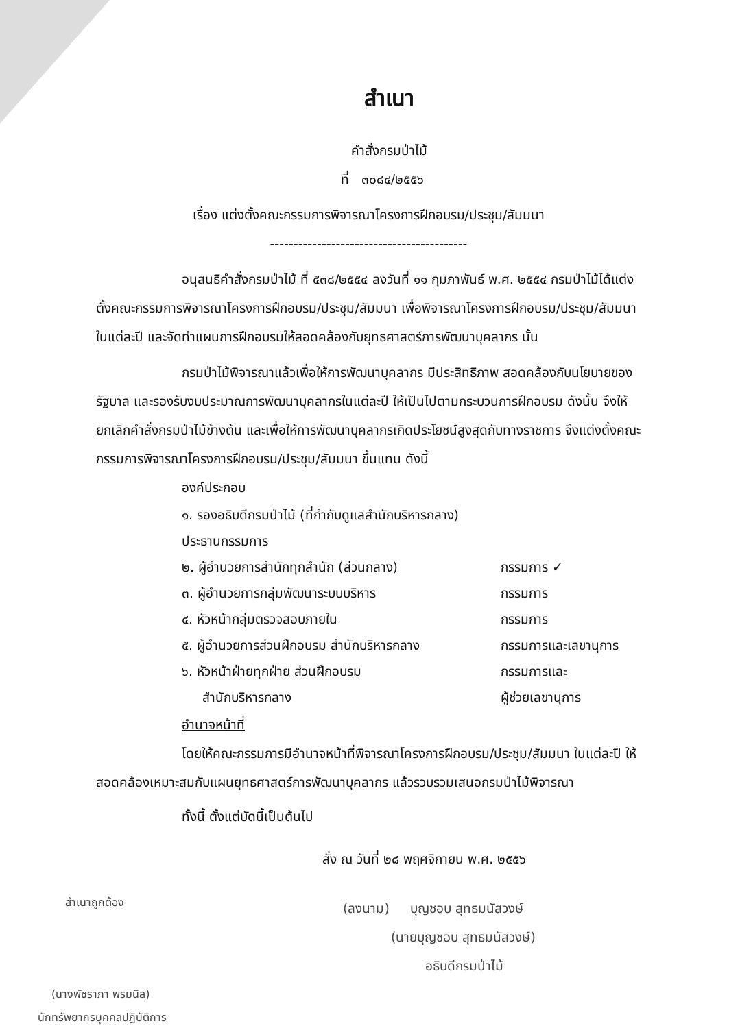สำเนา
คำสั่งกรมป่าไม้
ที่ ๓๐๘๔/๒๕๕๖
เรื่อง แต่งตั้งคณะกรรมการพิจารณาโครงการฝึกอบรม/ประชุม/สัมมนา
------------------------------------------
อนุสนธิคำสั่งกรมป่าไม้ ที่ ๕๓๘/๒๕๕๔ ลงวันที่ ๑๑ กุมภาพันธ์ พ.ศ. ๒๕๕๔ กรมป่าไม้ได้แต่งตั้งคณะกรรมการพิจารณาโครงการฝึกอบรม/ประชุม/สัมมนา เพื่อพิจารณาโครงการฝึกอบรม/ประชุม/สัมมนา ในแต่ละปี และจัดทำแผนการฝึกอบรมให้สอดคล้องกับยุทธศาสตร์การพัฒนาบุคลากร นั้น
กรมป่าไม้พิจารณาแล้วเพื่อให้การพัฒนาบุคลากร มีประสิทธิภาพ สอดคล้องกับนโยบายของรัฐบาล และรองรับงบประมาณการพัฒนาบุคลากรในแต่ละปี ให้เป็นไปตามกระบวนการฝึกอบรม ดังนั้น จึงให้ยกเลิกคำสั่งกรมป่าไม้ข้างต้น และเพื่อให้การพัฒนาบุคลากรเกิดประโยชน์สูงสุดกับทางราชการ จึงแต่งตั้งคณะกรรมการพิจารณาโครงการฝึกอบรม/ประชุม/สัมมนา ขึ้นแทน ดังนี้
องค์ประกอบ
๑. รองอธิบดีกรมป่าไม้ (ที่กำกับดูแลสำนักบริหารกลาง) ประธานกรรมการ
๒. ผู้อำนวยการสำนักทุกสำนัก (ส่วนกลาง) กรรมการ ✓
๓. ผู้อำนวยการกลุ่มพัฒนาระบบบริหาร กรรมการ
๔. หัวหน้ากลุ่มตรวจสอบภายใน กรรมการ
๕. ผู้อำนวยการส่วนฝึกอบรม สำนักบริหารกลาง กรรมการและเลขานุการ
๖. หัวหน้าฝ่ายทุกฝ่าย ส่วนฝึกอบรม กรรมการและ
สำนักบริหารกลาง ผู้ช่วยเลขานุการ
อำนาจหน้าที่
โดยให้คณะกรรมการมีอำนาจหน้าที่พิจารณาโครงการฝึกอบรม/ประชุม/สัมมนา ในแต่ละปี ให้สอดคล้องเหมาะสมกับแผนยุทธศาสตร์การพัฒนาบุคลากร แล้วรวบรวมเสนอกรมป่าไม้พิจารณา
ทั้งนี้ ตั้งแต่บัดนี้เป็นต้นไป
สั่ง ณ วันที่ ๒๘ พฤศจิกายน พ.ศ. ๒๕๕๖
(ลงนาม) บุญชอบ สุทธมนัสวงษ์
(นายบุญชอบ สุทธมนัสวงษ์)
อธิบดีกรมป่าไม้
สำเนาถูกต้อง
(นางพัชราภา พรมนิล)
นักทรัพยากรบุคคลปฏิบัติการ